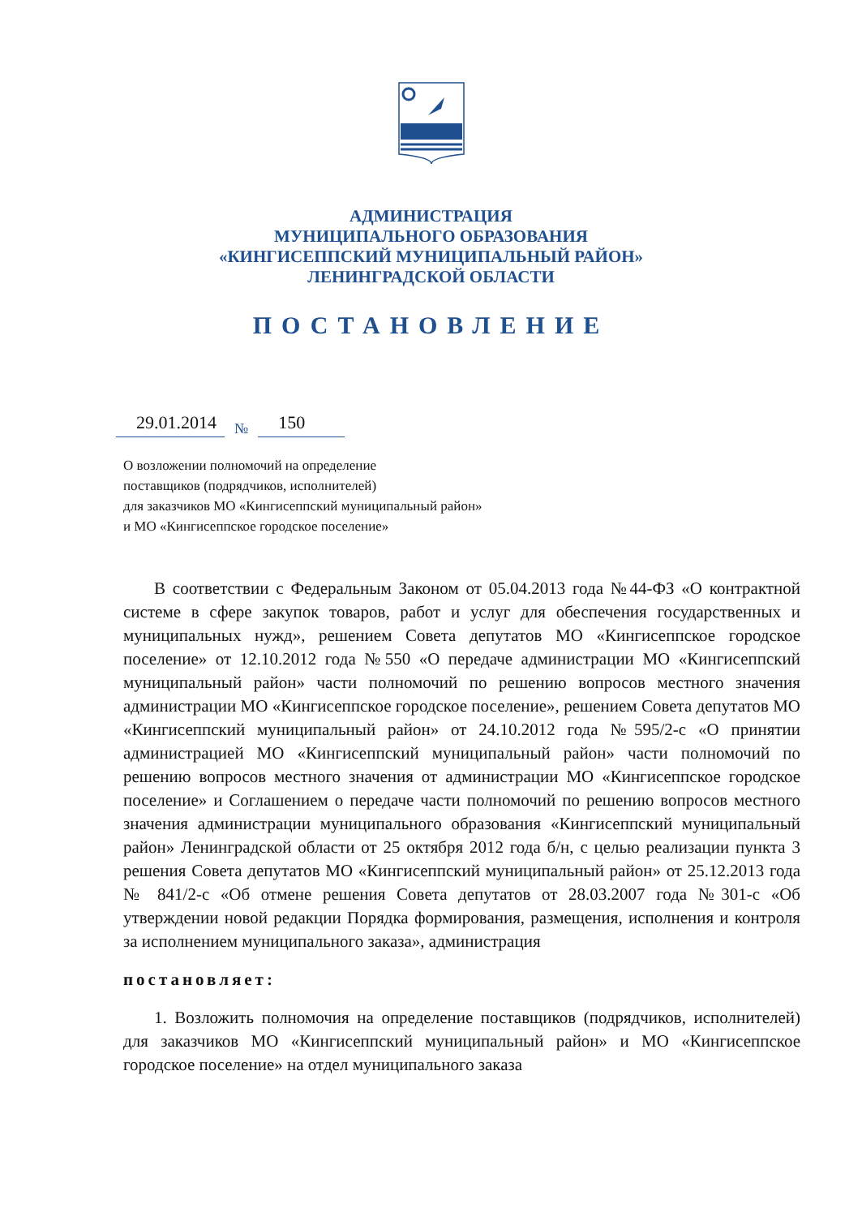АДМИНИСТРАЦИЯ
МУНИЦИПАЛЬНОГО ОБРАЗОВАНИЯ
«КИНГИСЕППСКИЙ МУНИЦИПАЛЬНЫЙ РАЙОН»
ЛЕНИНГРАДСКОЙ ОБЛАСТИ
ПОСТАНОВЛЕНИЕ
29.01.2014 № 150
О возложении полномочий на определение
поставщиков (подрядчиков, исполнителей)
для заказчиков МО «Кингисеппский муниципальный район»
и МО «Кингисеппское городское поселение»
В соответствии с Федеральным Законом от 05.04.2013 года №44-ФЗ «О контрактной системе в сфере закупок товаров, работ и услуг для обеспечения государственных и муниципальных нужд», решением Совета депутатов МО «Кингисеппское городское поселение» от 12.10.2012 года №550 «О передаче администрации МО «Кингисеппский муниципальный район» части полномочий по решению вопросов местного значения администрации МО «Кингисеппское городское поселение», решением Совета депутатов МО «Кингисеппский муниципальный район» от 24.10.2012 года №595/2-с «О принятии администрацией МО «Кингисеппский муниципальный район» части полномочий по решению вопросов местного значения от администрации МО «Кингисеппское городское поселение» и Соглашением о передаче части полномочий по решению вопросов местного значения администрации муниципального образования «Кингисеппский муниципальный район» Ленинградской области от 25 октября 2012 года б/н, с целью реализации пункта 3 решения Совета депутатов МО «Кингисеппский муниципальный район» от 25.12.2013 года № 841/2-с «Об отмене решения Совета депутатов от 28.03.2007 года №301-с «Об утверждении новой редакции Порядка формирования, размещения, исполнения и контроля за исполнением муниципального заказа», администрация
постановляет:
1. Возложить полномочия на определение поставщиков (подрядчиков, исполнителей) для заказчиков МО «Кингисеппский муниципальный район» и МО «Кингисеппское городское поселение» на отдел муниципального заказа